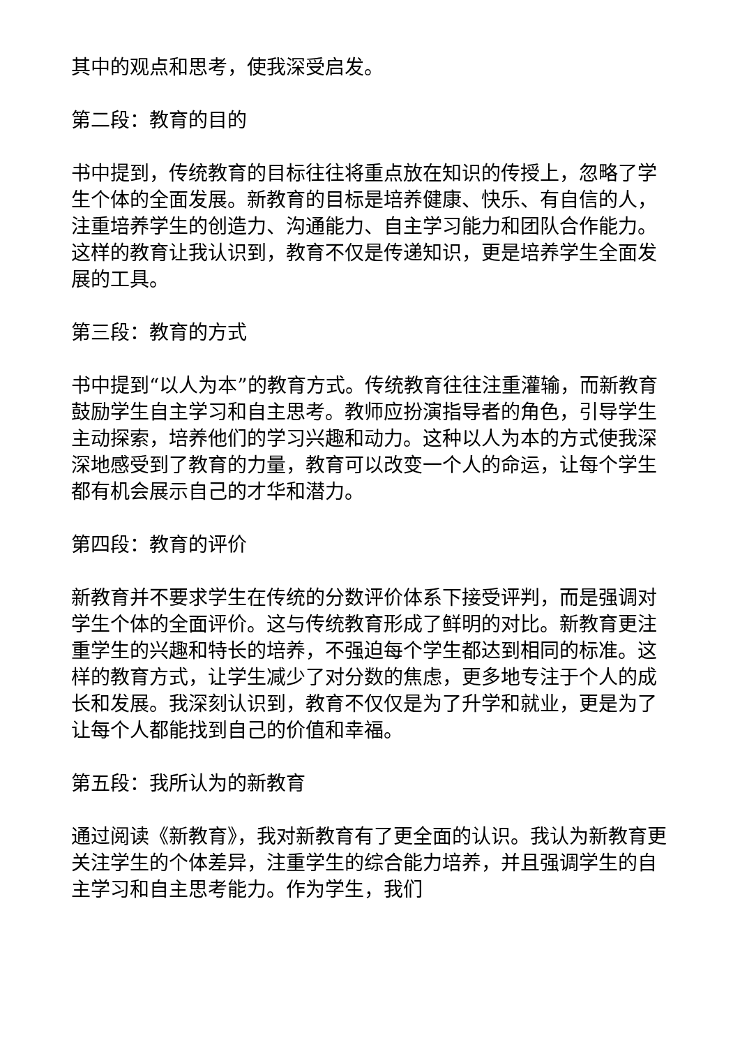其中的观点和思考，使我深受启发。
第二段：教育的目的
书中提到，传统教育的目标往往将重点放在知识的传授上，忽略了学生个体的全面发展。新教育的目标是培养健康、快乐、有自信的人，注重培养学生的创造力、沟通能力、自主学习能力和团队合作能力。这样的教育让我认识到，教育不仅是传递知识，更是培养学生全面发展的工具。
第三段：教育的方式
书中提到“以人为本”的教育方式。传统教育往往注重灌输，而新教育鼓励学生自主学习和自主思考。教师应扮演指导者的角色，引导学生主动探索，培养他们的学习兴趣和动力。这种以人为本的方式使我深深地感受到了教育的力量，教育可以改变一个人的命运，让每个学生都有机会展示自己的才华和潜力。
第四段：教育的评价
新教育并不要求学生在传统的分数评价体系下接受评判，而是强调对学生个体的全面评价。这与传统教育形成了鲜明的对比。新教育更注重学生的兴趣和特长的培养，不强迫每个学生都达到相同的标准。这样的教育方式，让学生减少了对分数的焦虑，更多地专注于个人的成长和发展。我深刻认识到，教育不仅仅是为了升学和就业，更是为了让每个人都能找到自己的价值和幸福。
第五段：我所认为的新教育
通过阅读《新教育》，我对新教育有了更全面的认识。我认为新教育更关注学生的个体差异，注重学生的综合能力培养，并且强调学生的自主学习和自主思考能力。作为学生，我们